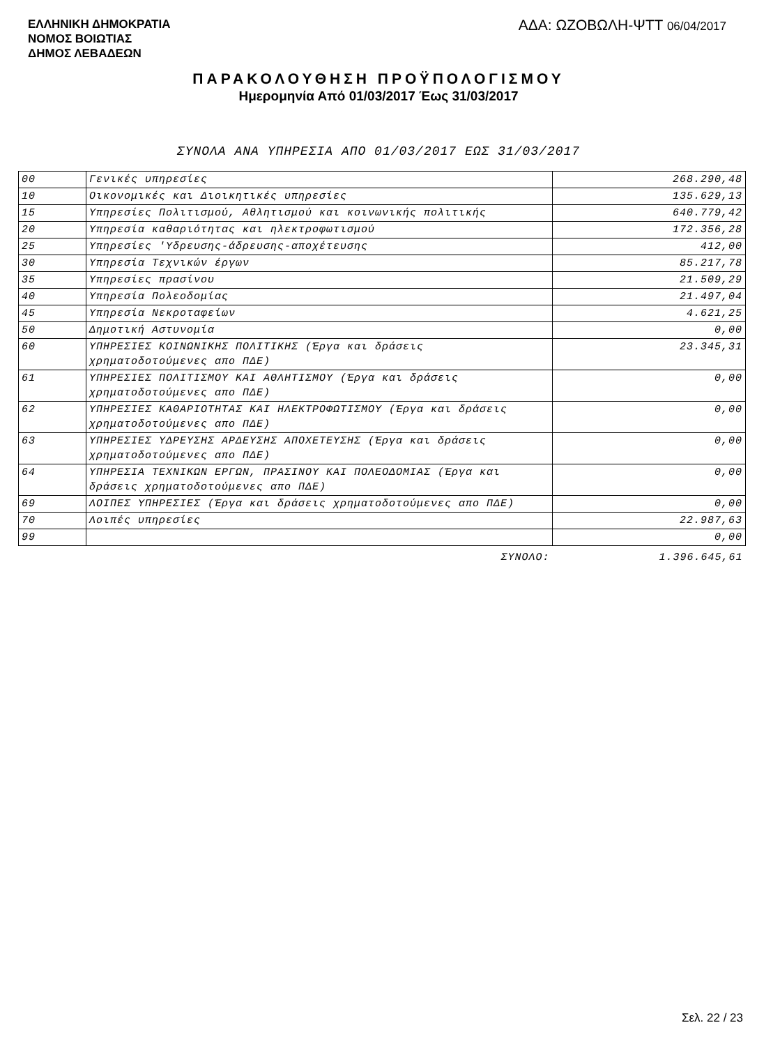ΕΛΛΗΝΙΚΗ ΔΗΜΟΚΡΑΤΙΑ
ΝΟΜΟΣ ΒΟΙΩΤΙΑΣ
ΔΗΜΟΣ ΛΕΒΑΔΕΩΝ
ΑΔΑ: ΩΖΟΒΩΛΗ-ΨΤΤ 06/04/2017
ΠΑΡΑΚΟΛΟΥΘΗΣΗ ΠΡΟΫΠΟΛΟΓΙΣΜΟΥ
Ημερομηνία Από 01/03/2017 Έως 31/03/2017
ΣΥΝΟΛΑ ΑΝΑ ΥΠΗΡΕΣΙΑ ΑΠΟ 01/03/2017 ΕΩΣ 31/03/2017
| 00 | Γενικές υπηρεσίες | 268.290,48 |
| 10 | Οικονομικές και Διοικητικές υπηρεσίες | 135.629,13 |
| 15 | Υπηρεσίες Πολιτισμού, Αθλητισμού και κοινωνικής πολιτικής | 640.779,42 |
| 20 | Υπηρεσία καθαριότητας και ηλεκτροφωτισμού | 172.356,28 |
| 25 | Υπηρεσίες 'Υδρευσης-άδρευσης-αποχέτευσης | 412,00 |
| 30 | Υπηρεσία Τεχνικών έργων | 85.217,78 |
| 35 | Υπηρεσίες πρασίνου | 21.509,29 |
| 40 | Υπηρεσία Πολεοδομίας | 21.497,04 |
| 45 | Υπηρεσία Νεκροταφείων | 4.621,25 |
| 50 | Δημοτική Αστυνομία | 0,00 |
| 60 | ΥΠΗΡΕΣΙΕΣ ΚΟΙΝΩΝΙΚΗΣ ΠΟΛΙΤΙΚΗΣ (Έργα και δράσεις χρηματοδοτούμενες απο ΠΔΕ) | 23.345,31 |
| 61 | ΥΠΗΡΕΣΙΕΣ ΠΟΛΙΤΙΣΜΟΥ ΚΑΙ ΑΘΛΗΤΙΣΜΟΥ (Έργα και δράσεις χρηματοδοτούμενες απο ΠΔΕ) | 0,00 |
| 62 | ΥΠΗΡΕΣΙΕΣ ΚΑΘΑΡΙΟΤΗΤΑΣ ΚΑΙ ΗΛΕΚΤΡΟΦΩΤΙΣΜΟΥ (Έργα και δράσεις χρηματοδοτούμενες απο ΠΔΕ) | 0,00 |
| 63 | ΥΠΗΡΕΣΙΕΣ ΥΔΡΕΥΣΗΣ ΑΡΔΕΥΣΗΣ ΑΠΟΧΕΤΕΥΣΗΣ (Έργα και δράσεις χρηματοδοτούμενες απο ΠΔΕ) | 0,00 |
| 64 | ΥΠΗΡΕΣΙΑ ΤΕΧΝΙΚΩΝ ΕΡΓΩΝ, ΠΡΑΣΙΝΟΥ ΚΑΙ ΠΟΛΕΟΔΟΜΙΑΣ (Έργα και δράσεις χρηματοδοτούμενες απο ΠΔΕ) | 0,00 |
| 69 | ΛΟΙΠΕΣ ΥΠΗΡΕΣΙΕΣ (Έργα και δράσεις χρηματοδοτούμενες απο ΠΔΕ) | 0,00 |
| 70 | Λοιπές υπηρεσίες | 22.987,63 |
| 99 | | 0,00 |
| | ΣΥΝΟΛΟ: | 1.396.645,61 |
Σελ. 22 / 23